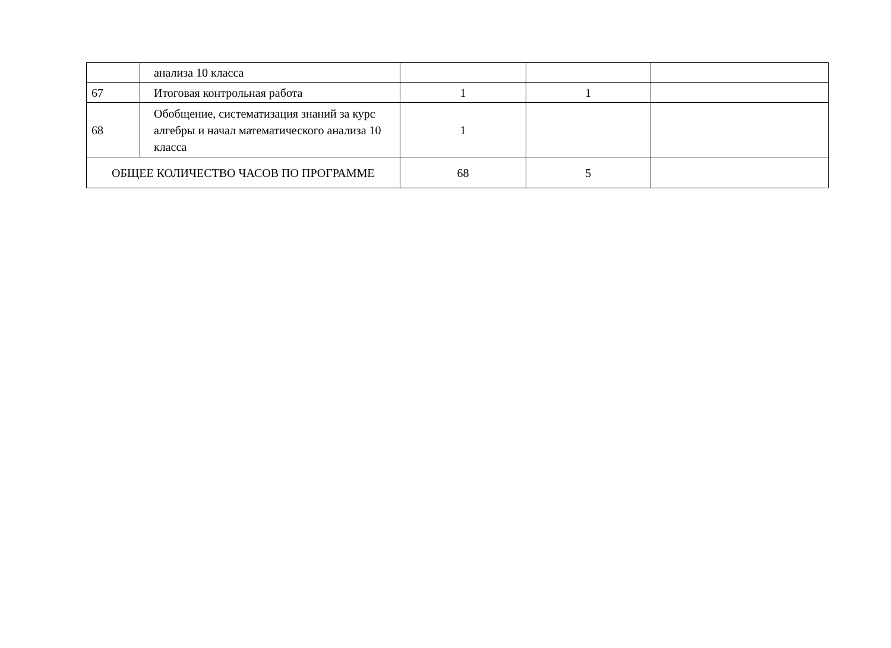| | анализа 10 класса | | | |
| 67 | Итоговая контрольная работа | 1 | 1 | |
| 68 | Обобщение, систематизация знаний за курс алгебры и начал математического анализа 10 класса | 1 | | |
| ОБЩЕЕ КОЛИЧЕСТВО ЧАСОВ ПО ПРОГРАММЕ | | 68 | 5 | |